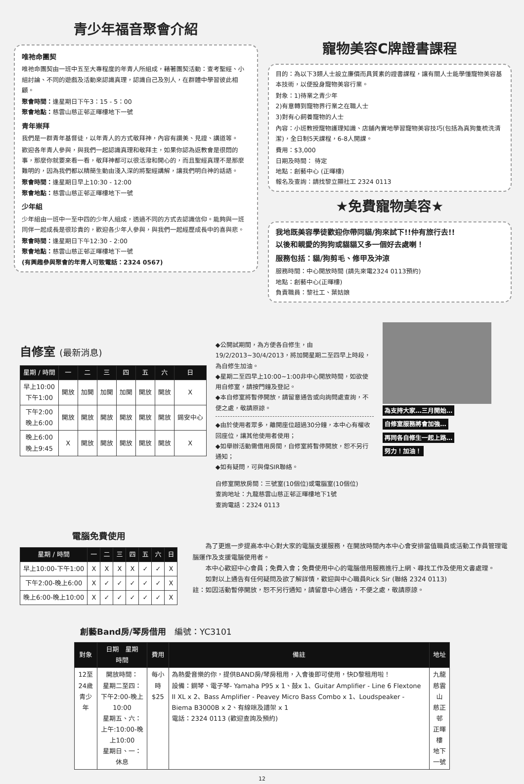青少年福音聚會介紹
唯祂命團契
唯祂命團契由一班中五至大專程度的年青人所組成，藉著團契活動：查考聖經、小組討論、不同的遊戲及活動來認識真理，認識自己及別人，在群體中學習彼此相顧。
聚會時間：逢星期日下午3：15 - 5：00
聚會地點：慈雲山慈正邨正暉樓地下一號
青年崇拜
我們是一群青年基督徒，以年青人的方式敬拜神，內容有讚美、見證、講道等。
歡迎各年青人參與，與我們一起認識真理和敬拜主，如果你認為返教會是很悶的事，那麼你就要來看一看，敬拜神都可以很活潑和開心的，而且聖經真理不是那麼難明的，因為我們都以精簡生動由淺入深的將聖經講解，讓我們明白神的話語。
聚會時間：逢星期日早上10:30 - 12:00
聚會地點：慈雲山慈正邨正暉樓地下一號
少年組
少年組由一班中一至中四的少年人組成，透過不同的方式去認識信仰。能夠與一班同伴一起成長是很珍貴的，歡迎各少年人參與，與我們一起經歷成長中的喜與悲。
聚會時間：逢星期日下午12:30 - 2:00
聚會地點：慈雲山慈正邨正暉樓地下一號
(有興趣參與聚會的年青人可致電話：2324 0567)
寵物美容C牌證書課程
目的：為以下3類人士設立廉價而具質素的證書課程，讓有關人士能學懂寵物美容基本技術，以便投身寵物美容行業。
對象：1)待業之青少年
2)有意轉到寵物界行業之在職人士
3)對有心飼養寵物的人士
內容：小班教授寵物護理知識、店舖內實地學習寵物美容技巧(包括為真狗隻梳洗清潔)，全日制5天課程，6-8人開課。
費用：$3,000
日期及時間： 待定
地點：創藝中心 (正暉樓)
報名及查詢：請找黎立顯社工 2324 0113
★免費寵物美容★
我地既美容學徒歡迎你帶同貓/狗來試下!!仲有旅行去!!
以後和親愛的狗狗或貓貓又多一個好去處喇！
服務包括：貓/狗剪毛、修甲及沖涼
服務時間：中心開放時間 (請先來電2324 0113預約)
地點：創藝中心(正暉樓)
負責職員：黎社工、葉姑娘
自修室 (最新消息)
| 星期 / 時間 | 一 | 二 | 三 | 四 | 五 | 六 | 日 |
| --- | --- | --- | --- | --- | --- | --- | --- |
| 早上10:00 下午1:00 | 開放 | 加開 | 加開 | 加開 | 開放 | 開放 | X |
| 下午2:00 晚上6:00 | 開放 | 開放 | 開放 | 開放 | 開放 | 開放 | 錫安中心 |
| 晚上6:00 晚上9:45 | X | 開放 | 開放 | 開放 | 開放 | 開放 | X |
◆公開試期間，為方便各自修生，由19/2/2013~30/4/2013，將加開星期二至四早上時段，為自修生加油。
◆星期二至四早上10:00~1:00非中心開放時間，如欲使用自修室，請按門鐘及登記。
◆本自修室將暫停開放，請留意通告或向詢問處查詢，不便之處，敬請原諒。
◆由於使用者眾多，離開座位超過30分鐘，本中心有權收回座位，讓其他使用者使用；
◆如舉辦活動需借用房間，自修室將暫停開放，恕不另行通知；
◆如有疑問，可與偉SIR聯絡。
自修室開放房間：三號室(10個位)或電腦室(10個位)
查詢地址：九龍慈雲山慈正邨正暉樓地下1號
查詢電話：2324 0113
為支持大家…三月開始…
自修室服務將會加強…
再同各自修生一起上路…
努力！加油！
電腦免費使用
| 星期 / 時間 | 一 | 二 | 三 | 四 | 五 | 六 | 日 |
| --- | --- | --- | --- | --- | --- | --- | --- |
| 早上10:00-下午1:00 | X | X | X | X | ✓ | ✓ | X |
| 下午2:00-晚上6:00 | X | ✓ | ✓ | ✓ | ✓ | ✓ | X |
| 晚上6:00-晚上10:00 | X | ✓ | ✓ | ✓ | ✓ | ✓ | X |
　　為了更進一步提高本中心對大家的電腦支援服務，在開放時間內本中心會安排當值職員或活動工作員管理電腦運作及支援電腦使用者。
　　本中心歡迎中心會員；免費入會；免費使用中心的電腦借用服務進行上網、尋找工作及使用文書處理。
　　如對以上通告有任何疑問及欲了解詳情，歡迎與中心職員Rick Sir (聯絡 2324 0113)
註：如因活動暫停開放，恕不另行通知，請留意中心通告，不便之處，敬請原諒。
創藝Band房/琴房借用　編號：YC3101
| 對象 | 日期 星期 時間 | 費用 | 備註 | 地址 |
| --- | --- | --- | --- | --- |
| 12至24歲 青少年 | 開放時間： 星期二至四： 下午2:00-晚上10:00 星期五、六： 上午:10:00-晚上10:00 星期日、一：休息 | 每小時 $25 | 為熱愛音樂的你，提供BAND房/琴房租用，入會後即可使用，快D黎租用啦！ 設備：鋼琴、電子琴- Yamaha P95 x 1、鼓x 1、Guitar Amplifier - Line 6 Flextone II XL x 2、Bass Amplifier - Peavey Micro Bass Combo x 1、Loudspeaker - Biema B3000B x 2、有線咪及譜架 x 1 電話：2324 0113 (歡迎查詢及預約) | 九龍 慈雲山 慈正邨 正暉樓 地下一號 |
12